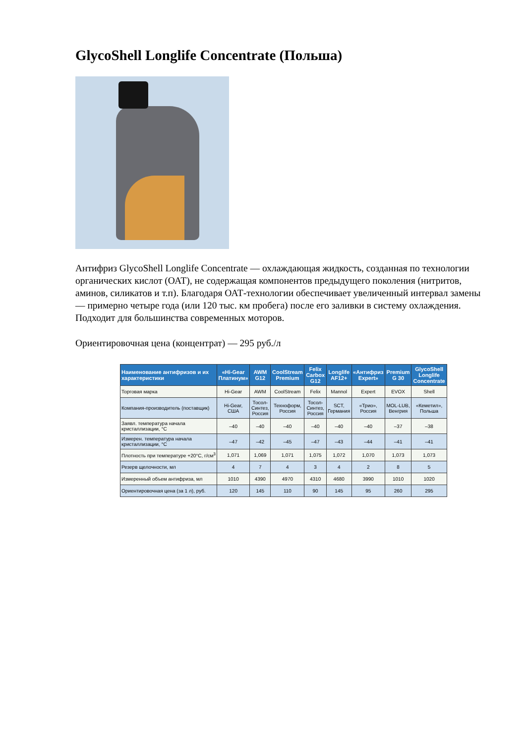GlycoShell Longlife Concentrate (Польша)
Антифриз GlycoShell Longlife Concentrate — охлаждающая жидкость, созданная по технологии органических кислот (ОАТ), не содержащая компонентов предыдущего поколения (нитритов, аминов, силикатов и т.п). Благодаря ОАТ-технологии обеспечивает увеличенный интервал замены — примерно четыре года (или 120 тыс. км пробега) после его заливки в систему охлаждения. Подходит для большинства современных моторов.
Ориентировочная цена (концентрат) — 295 руб./л
| Наименование антифризов и их характеристики | «Hi-Gear Платинум» | AWM G12 | CoolStream Premium | Felix Carbox G12 | Longlife AF12+ | «Антифриз Expert» | Premium G 30 | GlycoShell Longlife Concentrate |
| --- | --- | --- | --- | --- | --- | --- | --- | --- |
| Торговая марка | Hi-Gear | AWM | CoolStream | Felix | Mannol | Expert | EVOX | Shell |
| Компания-производитель (поставщик) | Hi-Gear, США | Тосол-Синтез, Россия | Техноформ, Россия | Тосол-Синтез, Россия | SCT, Германия | «Трио», Россия | MOL-LUB, Венгрия | «Кеметил», Польша |
| Заявл. температура начала кристаллизации, °С | –40 | –40 | –40 | –40 | –40 | –40 | –37 | –38 |
| Измерен. температура начала кристаллизации, °С | –47 | –42 | –45 | –47 | –43 | –44 | –41 | –41 |
| Плотность при температуре +20°С, г/см<sup>3</sup> | 1,071 | 1,069 | 1,071 | 1,075 | 1,072 | 1,070 | 1,073 | 1,073 |
| Резерв щелочности, мл | 4 | 7 | 4 | 3 | 4 | 2 | 8 | 5 |
| Измеренный объем антифриза, мл | 1010 | 4390 | 4970 | 4310 | 4680 | 3990 | 1010 | 1020 |
| Ориентировочная цена (за 1 л), руб. | 120 | 145 | 110 | 90 | 145 | 95 | 260 | 295 |